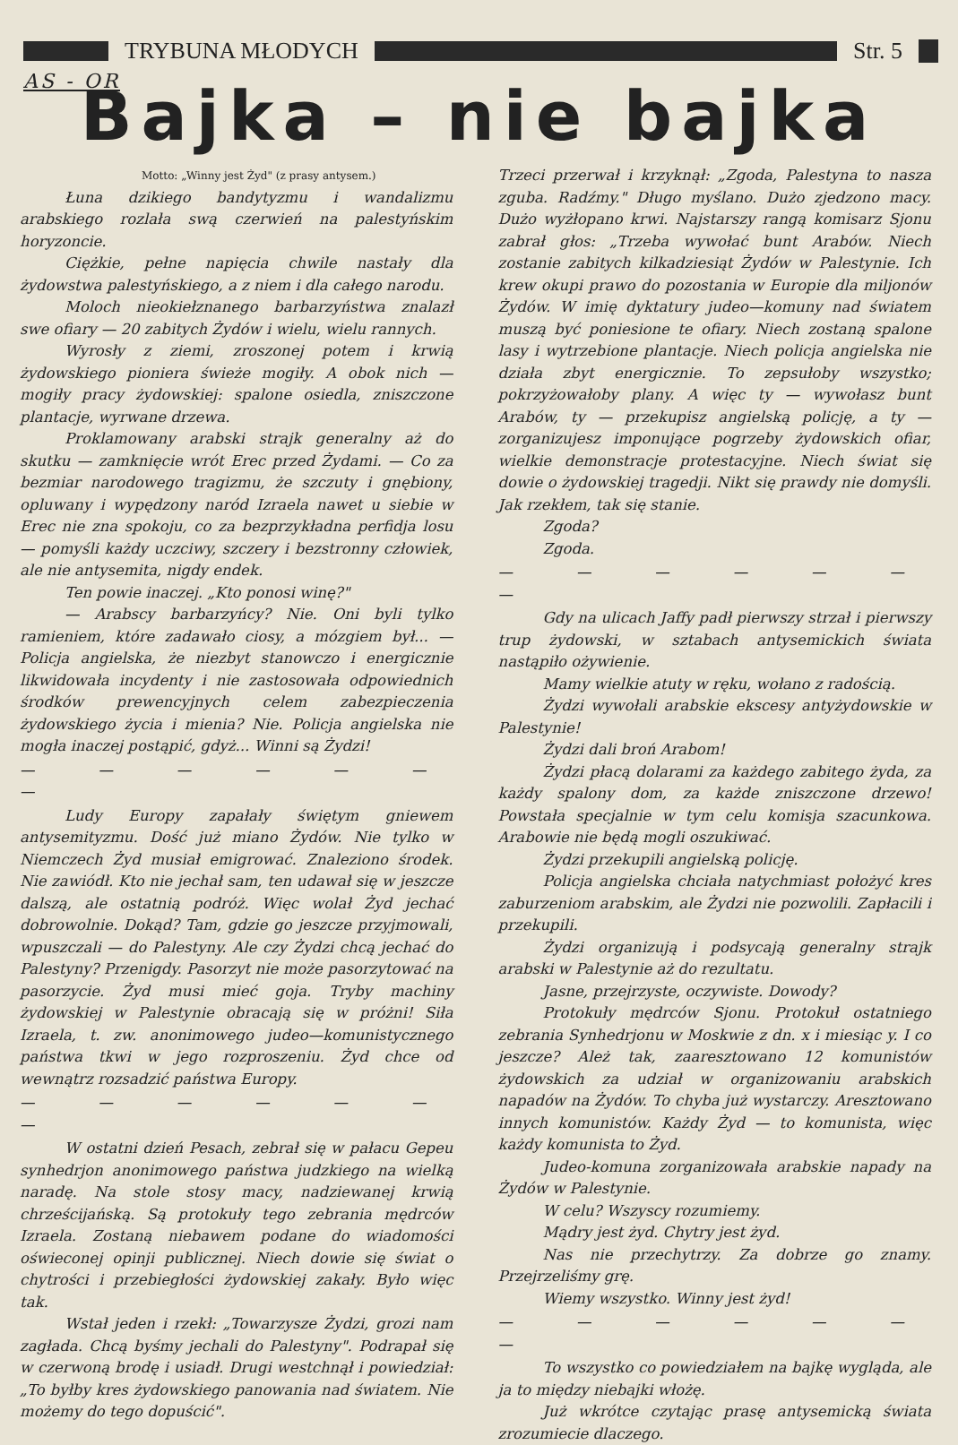TRYBUNA MŁODYCH Str. 5
AS - OR
Bajka – nie bajka
Motto: „Winny jest Żyd" (z prasy antysem.)
Łuna dzikiego bandytyzmu i wandalizmu arabskiego rozlała swą czerwień na palestyńskim horyzoncie.
Ciężkie, pełne napięcia chwile nastały dla żydowstwa palestyńskiego, a z niem i dla całego narodu.
Moloch nieokiełznanego barbarzyństwa znalazł swe ofiary — 20 zabitych Żydów i wielu, wielu rannych.
Wyrosły z ziemi, zroszonej potem i krwią żydowskiego pioniera świeże mogiły. A obok nich — mogiły pracy żydowskiej: spalone osiedla, zniszczone plantacje, wyrwane drzewa.
Proklamowany arabski strajk generalny aż do skutku — zamknięcie wrót Erec przed Żydami. — Co za bezmiar narodowego tragizmu, że szczuty i gnębiony, opluwany i wypędzony naród Izraela nawet u siebie w Erec nie zna spokoju, co za bezprzykładna perfidja losu — pomyśli każdy uczciwy, szczery i bezstronny człowiek, ale nie antysemita, nigdy endek.
Ten powie inaczej. „Kto ponosi winę?"
— Arabscy barbarzyńcy? Nie. Oni byli tylko ramieniem, które zadawało ciosy, a mózgiem był... — Policja angielska, że niezbyt stanowczo i energicznie likwidowała incydenty i nie zastosowała odpowiednich środków prewencyjnych celem zabezpieczenia żydowskiego życia i mienia? Nie. Policja angielska nie mogła inaczej postąpić, gdyż... Winni są Żydzi!
— — — — — — —
Ludy Europy zapałały świętym gniewem antysemityzmu. Dość już miano Żydów. Nie tylko w Niemczech Żyd musiał emigrować. Znaleziono środek. Nie zawiódł. Kto nie jechał sam, ten udawał się w jeszcze dalszą, ale ostatnią podróż. Więc wolał Żyd jechać dobrowolnie. Dokąd? Tam, gdzie go jeszcze przyjmowali, wpuszczali — do Palestyny. Ale czy Żydzi chcą jechać do Palestyny? Przenigdy. Pasorzyt nie może pasorzytować na pasorzycie. Żyd musi mieć goja. Tryby machiny żydowskiej w Palestynie obracają się w próżni! Siła Izraela, t. zw. anonimowego judeo—komunistycznego państwa tkwi w jego rozproszeniu. Żyd chce od wewnątrz rozsadzić państwa Europy.
— — — — — — —
W ostatni dzień Pesach, zebrał się w pałacu Gepeu synhedrjon anonimowego państwa judzkiego na wielką naradę. Na stole stosy macy, nadziewanej krwią chrześcijańską. Są protokuły tego zebrania mędrców Izraela. Zostaną niebawem podane do wiadomości oświeconej opinji publicznej. Niech dowie się świat o chytrości i przebiegłości żydowskiej zakały. Było więc tak.
Wstał jeden i rzekł: „Towarzysze Żydzi, grozi nam zagłada. Chcą byśmy jechali do Palestyny". Podrapał się w czerwoną brodę i usiadł. Drugi westchnął i powiedział: „To byłby kres żydowskiego panowania nad światem. Nie możemy do tego dopuścić".
Trzeci przerwał i krzyknął: „Zgoda, Palestyna to nasza zguba. Radźmy." Długo myślano. Dużo zjedzono macy. Dużo wyżłopano krwi. Najstarszy rangą komisarz Sjonu zabrał głos: „Trzeba wywołać bunt Arabów. Niech zostanie zabitych kilkadziesiąt Żydów w Palestynie. Ich krew okupi prawo do pozostania w Europie dla miljonów Żydów. W imię dyktatury judeo—komuny nad światem muszą być poniesione te ofiary. Niech zostaną spalone lasy i wytrzebione plantacje. Niech policja angielska nie działa zbyt energicznie. To zepsułoby wszystko; pokrzyżowałoby plany. A więc ty — wywołasz bunt Arabów, ty — przekupisz angielską policję, a ty — zorganizujesz imponujące pogrzeby żydowskich ofiar, wielkie demonstracje protestacyjne. Niech świat się dowie o żydowskiej tragedji. Nikt się prawdy nie domyśli. Jak rzekłem, tak się stanie.
Zgoda?
Zgoda.
— — — — — — —
Gdy na ulicach Jaffy padł pierwszy strzał i pierwszy trup żydowski, w sztabach antysemickich świata nastąpiło ożywienie.
Mamy wielkie atuty w ręku, wołano z radością.
Żydzi wywołali arabskie ekscesy antyżydowskie w Palestynie!
Żydzi dali broń Arabom!
Żydzi płacą dolarami za każdego zabitego żyda, za każdy spalony dom, za każde zniszczone drzewo! Powstała specjalnie w tym celu komisja szacunkowa. Arabowie nie będą mogli oszukiwać.
Żydzi przekupili angielską policję.
Policja angielska chciała natychmiast położyć kres zaburzeniom arabskim, ale Żydzi nie pozwolili. Zapłacili i przekupili.
Żydzi organizują i podsycają generalny strajk arabski w Palestynie aż do rezultatu.
Jasne, przejrzyste, oczywiste. Dowody?
Protokuły mędrców Sjonu. Protokuł ostatniego zebrania Synhedrjonu w Moskwie z dn. x i miesiąc y. I co jeszcze? Ależ tak, zaaresztowano 12 komunistów żydowskich za udział w organizowaniu arabskich napadów na Żydów. To chyba już wystarczy. Aresztowano innych komunistów. Każdy Żyd — to komunista, więc każdy komunista to Żyd.
Judeo-komuna zorganizowała arabskie napady na Żydów w Palestynie.
W celu? Wszyscy rozumiemy.
Mądry jest żyd. Chytry jest żyd.
Nas nie przechytrzy. Za dobrze go znamy. Przejrzeliśmy grę.
Wiemy wszystko. Winny jest żyd!
— — — — — — —
To wszystko co powiedziałem na bajkę wygląda, ale ja to między niebajki włożę.
Już wkrótce czytając prasę antysemicką świata zrozumiecie dlaczego.